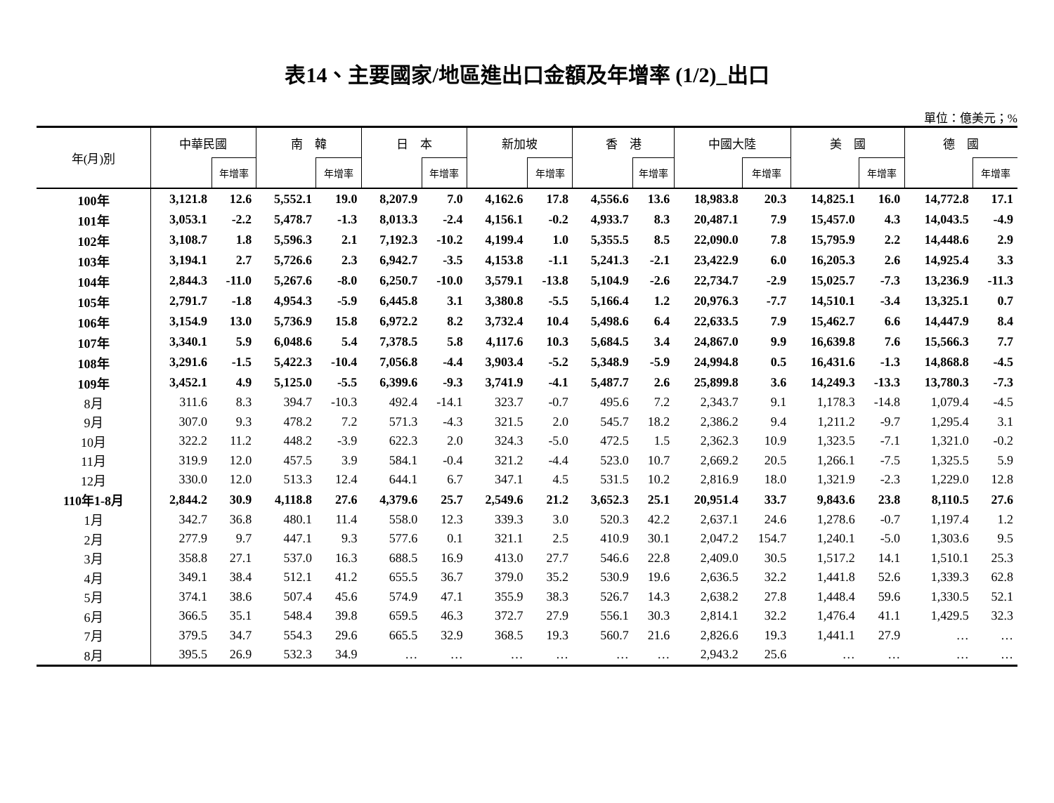表14、主要國家/地區進出口金額及年增率 (1/2)_出口
單位：億美元；%
| 年(月)別 | 中華民國 | | 南 韓 | | 日 本 | | 新加坡 | | 香 港 | | 中國大陸 | | 美 國 | | 德 國 | |
| --- | --- | --- | --- | --- | --- | --- | --- | --- | --- | --- | --- | --- | --- | --- | --- | --- |
| | | 年增率 | | 年增率 | | 年增率 | | 年增率 | | 年增率 | | 年增率 | | 年增率 | | 年增率 |
| 100年 | 3,121.8 | 12.6 | 5,552.1 | 19.0 | 8,207.9 | 7.0 | 4,162.6 | 17.8 | 4,556.6 | 13.6 | 18,983.8 | 20.3 | 14,825.1 | 16.0 | 14,772.8 | 17.1 |
| 101年 | 3,053.1 | -2.2 | 5,478.7 | -1.3 | 8,013.3 | -2.4 | 4,156.1 | -0.2 | 4,933.7 | 8.3 | 20,487.1 | 7.9 | 15,457.0 | 4.3 | 14,043.5 | -4.9 |
| 102年 | 3,108.7 | 1.8 | 5,596.3 | 2.1 | 7,192.3 | -10.2 | 4,199.4 | 1.0 | 5,355.5 | 8.5 | 22,090.0 | 7.8 | 15,795.9 | 2.2 | 14,448.6 | 2.9 |
| 103年 | 3,194.1 | 2.7 | 5,726.6 | 2.3 | 6,942.7 | -3.5 | 4,153.8 | -1.1 | 5,241.3 | -2.1 | 23,422.9 | 6.0 | 16,205.3 | 2.6 | 14,925.4 | 3.3 |
| 104年 | 2,844.3 | -11.0 | 5,267.6 | -8.0 | 6,250.7 | -10.0 | 3,579.1 | -13.8 | 5,104.9 | -2.6 | 22,734.7 | -2.9 | 15,025.7 | -7.3 | 13,236.9 | -11.3 |
| 105年 | 2,791.7 | -1.8 | 4,954.3 | -5.9 | 6,445.8 | 3.1 | 3,380.8 | -5.5 | 5,166.4 | 1.2 | 20,976.3 | -7.7 | 14,510.1 | -3.4 | 13,325.1 | 0.7 |
| 106年 | 3,154.9 | 13.0 | 5,736.9 | 15.8 | 6,972.2 | 8.2 | 3,732.4 | 10.4 | 5,498.6 | 6.4 | 22,633.5 | 7.9 | 15,462.7 | 6.6 | 14,447.9 | 8.4 |
| 107年 | 3,340.1 | 5.9 | 6,048.6 | 5.4 | 7,378.5 | 5.8 | 4,117.6 | 10.3 | 5,684.5 | 3.4 | 24,867.0 | 9.9 | 16,639.8 | 7.6 | 15,566.3 | 7.7 |
| 108年 | 3,291.6 | -1.5 | 5,422.3 | -10.4 | 7,056.8 | -4.4 | 3,903.4 | -5.2 | 5,348.9 | -5.9 | 24,994.8 | 0.5 | 16,431.6 | -1.3 | 14,868.8 | -4.5 |
| 109年 | 3,452.1 | 4.9 | 5,125.0 | -5.5 | 6,399.6 | -9.3 | 3,741.9 | -4.1 | 5,487.7 | 2.6 | 25,899.8 | 3.6 | 14,249.3 | -13.3 | 13,780.3 | -7.3 |
| 8月 | 311.6 | 8.3 | 394.7 | -10.3 | 492.4 | -14.1 | 323.7 | -0.7 | 495.6 | 7.2 | 2,343.7 | 9.1 | 1,178.3 | -14.8 | 1,079.4 | -4.5 |
| 9月 | 307.0 | 9.3 | 478.2 | 7.2 | 571.3 | -4.3 | 321.5 | 2.0 | 545.7 | 18.2 | 2,386.2 | 9.4 | 1,211.2 | -9.7 | 1,295.4 | 3.1 |
| 10月 | 322.2 | 11.2 | 448.2 | -3.9 | 622.3 | 2.0 | 324.3 | -5.0 | 472.5 | 1.5 | 2,362.3 | 10.9 | 1,323.5 | -7.1 | 1,321.0 | -0.2 |
| 11月 | 319.9 | 12.0 | 457.5 | 3.9 | 584.1 | -0.4 | 321.2 | -4.4 | 523.0 | 10.7 | 2,669.2 | 20.5 | 1,266.1 | -7.5 | 1,325.5 | 5.9 |
| 12月 | 330.0 | 12.0 | 513.3 | 12.4 | 644.1 | 6.7 | 347.1 | 4.5 | 531.5 | 10.2 | 2,816.9 | 18.0 | 1,321.9 | -2.3 | 1,229.0 | 12.8 |
| 110年1-8月 | 2,844.2 | 30.9 | 4,118.8 | 27.6 | 4,379.6 | 25.7 | 2,549.6 | 21.2 | 3,652.3 | 25.1 | 20,951.4 | 33.7 | 9,843.6 | 23.8 | 8,110.5 | 27.6 |
| 1月 | 342.7 | 36.8 | 480.1 | 11.4 | 558.0 | 12.3 | 339.3 | 3.0 | 520.3 | 42.2 | 2,637.1 | 24.6 | 1,278.6 | -0.7 | 1,197.4 | 1.2 |
| 2月 | 277.9 | 9.7 | 447.1 | 9.3 | 577.6 | 0.1 | 321.1 | 2.5 | 410.9 | 30.1 | 2,047.2 | 154.7 | 1,240.1 | -5.0 | 1,303.6 | 9.5 |
| 3月 | 358.8 | 27.1 | 537.0 | 16.3 | 688.5 | 16.9 | 413.0 | 27.7 | 546.6 | 22.8 | 2,409.0 | 30.5 | 1,517.2 | 14.1 | 1,510.1 | 25.3 |
| 4月 | 349.1 | 38.4 | 512.1 | 41.2 | 655.5 | 36.7 | 379.0 | 35.2 | 530.9 | 19.6 | 2,636.5 | 32.2 | 1,441.8 | 52.6 | 1,339.3 | 62.8 |
| 5月 | 374.1 | 38.6 | 507.4 | 45.6 | 574.9 | 47.1 | 355.9 | 38.3 | 526.7 | 14.3 | 2,638.2 | 27.8 | 1,448.4 | 59.6 | 1,330.5 | 52.1 |
| 6月 | 366.5 | 35.1 | 548.4 | 39.8 | 659.5 | 46.3 | 372.7 | 27.9 | 556.1 | 30.3 | 2,814.1 | 32.2 | 1,476.4 | 41.1 | 1,429.5 | 32.3 |
| 7月 | 379.5 | 34.7 | 554.3 | 29.6 | 665.5 | 32.9 | 368.5 | 19.3 | 560.7 | 21.6 | 2,826.6 | 19.3 | 1,441.1 | 27.9 | … | … |
| 8月 | 395.5 | 26.9 | 532.3 | 34.9 | … | … | … | … | … | … | 2,943.2 | 25.6 | … | … | … | … |